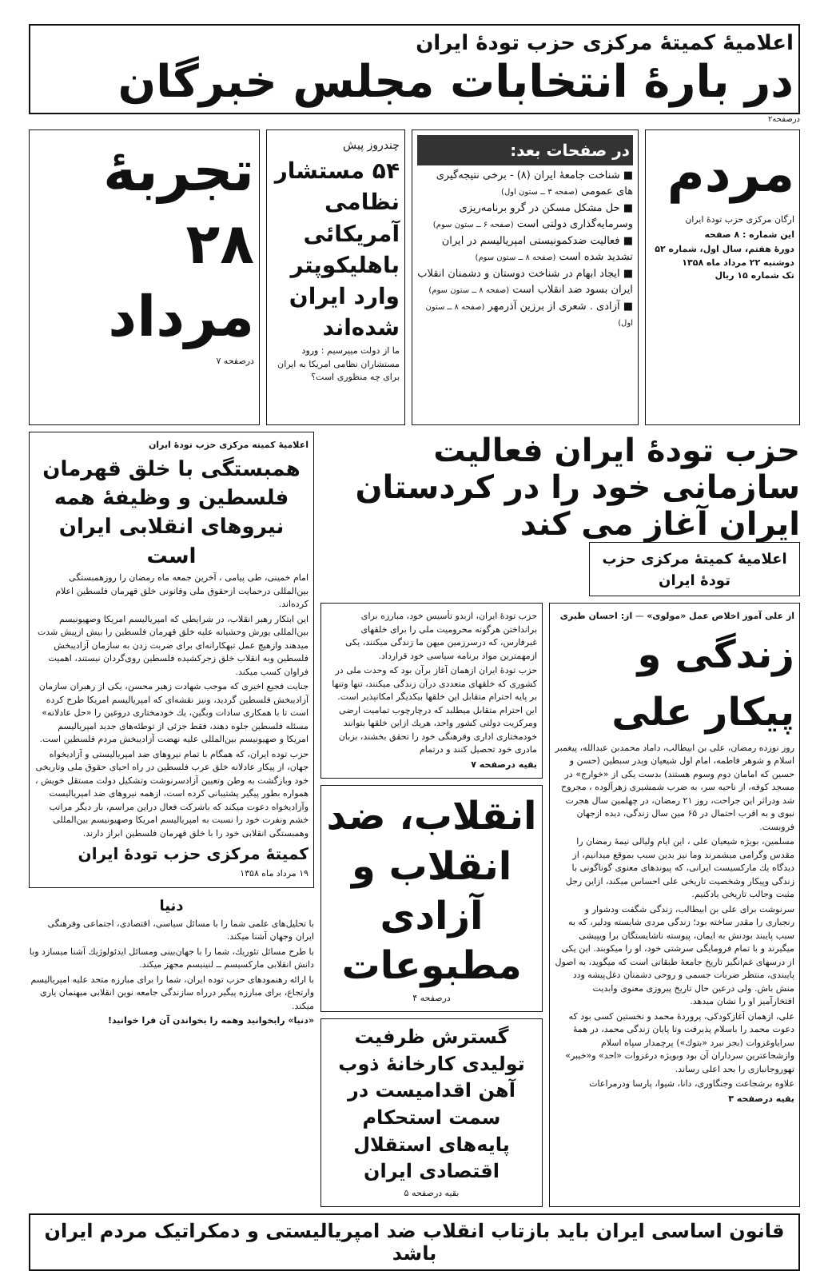اعلامیهٔ کمیتهٔ مرکزی حزب تودهٔ ایران
در بارهٔ انتخابات مجلس خبرگان
درصفحه۲
مردم
ارگان مرکزی حزب تودهٔ ایران
این شماره : ۸ صفحه
دورهٔ هفتم، سال اول، شماره ۵۲
دوشنبه ۲۲ مرداد ماه ۱۳۵۸
تک شماره ۱۵ ریال
در صفحات بعد:
■ شناخت جامعهٔ ایران (۸) - برخی نتیجه‌گیری های عمومی (صفحه ۳ ــ ستون اول)
■ حل مشکل مسکن در گرو برنامه‌ریزی وسرمایه‌گذاری دولتی است (صفحه ۶ ــ ستون سوم)
■ فعالیت ضدکمونیستی امپریالیسم در ایران تشدید شده است (صفحه ۸ ــ ستون سوم)
■ ایجاد ابهام در شناخت دوستان و دشمنان انقلاب ایران بسود ضد انقلاب است (صفحه ۸ ــ ستون سوم)
■ آزادی . شعری از برزین آذرمهر (صفحه ۸ ــ ستون اول)
چندروز پیش
۵۴ مستشار نظامی آمریکائی باهلیکوپتر وارد ایران شده‌اند
ما از دولت میپرسیم : ورود مستشاران نظامی امریکا به ایران برای چه منظوری است؟
تجربهٔ ۲۸ مرداد
درصفحه ۷
حزب تودهٔ ایران فعالیت سازمانی خود را در کردستان ایران آغاز می کند
اعلامیهٔ کمیتهٔ مرکزی حزب تودهٔ ایران
از علی آموز اخلاص عمل «مولوی» — از: احسان طبری
زندگی و پیکار علی
روز نوزده رمضان، علی بن ابیطالب، داماد محمدبن عبدالله، پیغمبر اسلام و شوهر فاطمه، امام اول شیعیان وپدر سبطین (حسن و حسین که امامان دوم وسوم هستند) بدست یکی از «خوارج» در مسجد کوفه، از ناحیه سر، به ضرب شمشیری زهرآلوده ، مجروح شد ودراثر این جراحت، روز ۲۱ رمضان، در چهلمین سال هجرت نبوی و به اقرب احتمال در ۶۵ مین سال زندگی، دیده ازجهان فروبست.
مسلمین، بویژه شیعیان علی ، این ایام ولیالی نیمهٔ رمضان را مقدس وگرامی میشمرند وما نیز بدین سبب بموقع میدانیم، از دیدگاه یك مارکسیست ایرانی، که پیوندهای معنوی گوناگونی با زندگی وپیکار وشخصیت تاریخی علی احساس میکند، ازاین رجل مثبت وجالب تاریخی یادکنیم.
سرنوشت برای علی بن ابیطالب، زندگی شگفت ودشوار و رنجباری را مقدر ساخته بود؛ زندگی مردی شایسته ودلیر، که به سبب پایبند بودنش به ایمان، پیوسته ناشایستگان برا ویپیشی میگیرند و با تمام فرومایگی سرشتی خود، او را میکوبند. این یکی از درسهای غم‌انگیز تاریخ جامعهٔ طبقاتی است که میگوید، به اصول پایبندی، منتظر ضربات جسمی و روحی دشمنان دغل‌پیشه ودد منش باش. ولی درعین حال تاریخ پیروزی معنوی وابدیت افتخارآمیز او را نشان میدهد.
علی، ازهمان آغازکودکی، پروردهٔ محمد و نخستین کسی بود که دعوت محمد را باسلام پذیرفت وتا پایان زندگی محمد، در همهٔ سرایاوغزوات (بجز نبرد «بتوك») پرچمدار سپاه اسلام وازشجاعترین سرداران آن بود وبویژه درغزوات «احد» و«خیبر» تهوروجانبازی را بحد اعلی رساند.
علاوه برشجاعت وجنگاوری، دانا، شیوا، پارسا ودرمراعات
بقیه درصفحه ۳
حزب تودهٔ ایران، ازبدو تأسیس خود، مبارزه برای برانداختن هرگونه محرومیت ملی را برای خلقهای غیرفارس، که درسرزمین میهن ما زندگی میکنند، یکی ازمهمترین مواد برنامه سیاسی خود قرارداد.
حزب تودهٔ ایران ازهمان آغاز برآن بود که وحدت ملی در کشوری که خلقهای متعددی درآن زندگی میکنند، تنها وتنها بر پایه احترام متقابل این خلقها بیکدیگر امکانپذیر است. این احترام متقابل میطلبد که درچارچوب تمامیت ارضی ومرکزیت دولتی کشور واحد، هریك ازاین خلقها بتوانند خودمختاری اداری وفرهنگی خود را تحقق بخشند، بزبان مادری خود تحصیل کنند و درتمام
بقیه درصفحه ۷
انقلاب، ضد انقلاب و آزادی مطبوعات
درصفحه ۴
گسترش ظرفیت تولیدی کارخانهٔ ذوب آهن اقدامیست در سمت استحکام پایه‌های استقلال اقتصادی ایران
بقیه درصفحه ۵
اعلامیهٔ کمیته مرکزی حزب تودهٔ ایران
همبستگی با خلق قهرمان فلسطین و وظیفهٔ همه نیروهای انقلابی ایران است
امام خمینی، طی پیامی ، آخرین جمعه ماه رمضان را روزهمبستگی بین‌المللی درحمایت ازحقوق ملی وقانونی خلق قهرمان فلسطین اعلام کرده‌اند.
این ابتکار رهبر انقلاب، در شرایطی که امپریالیسم امریکا وصهیونیسم بین‌المللی یورش وحشیانه علیه خلق قهرمان فلسطین را بیش ازپیش شدت میدهند وازهیچ عمل تبهکارانه‌ای برای ضربت زدن به سازمان آزادیبخش فلسطین وبه انقلاب خلق زجرکشیده فلسطین روی‌گردان نیستند، اهمیت فراوان کسب میکند.
جنایت فجیع اخیری که موجب شهادت زهیر محسن، یکی از رهبران سازمان آزادیبخش فلسطین گردید، ونیز نقشه‌ای که امپریالیسم امریکا طرح کرده است تا با همکاری سادات وبگین، یك خودمختاری دروغین را «حل عادلانه» مسئله فلسطین جلوه دهند، فقط جزئی از توطئه‌های جدید امپریالیسم امریکا و صهیونیسم بین‌المللی علیه نهضت آزادیبخش مردم فلسطین است.
حزب توده ایران، که همگام با تمام نیروهای ضد امپریالیستی و آزادیخواه جهان، از پیکار عادلانه خلق عرب فلسطین در راه احیای حقوق ملی وتاریخی خود وبازگشت به وطن وتعیین آزادسرنوشت وتشکیل دولت مستقل خویش ، همواره بطور پیگیر پشتیبانی کرده است، ازهمه نیروهای ضد امپریالیست وآزادیخواه دعوت میکند که باشرکت فعال دراین مراسم، بار دیگر مراتب خشم ونفرت خود را نسبت به امپریالیسم امریکا وصهیونیسم بین‌المللی وهمبستگی انقلابی خود را با خلق قهرمان فلسطین ابراز دارند.
کمیتهٔ مرکزی حزب تودهٔ ایران
۱۹ مرداد ماه ۱۳۵۸
دنیا
با تحلیل‌های علمی شما را با مسائل سیاسی، اقتصادی، اجتماعی وفرهنگی ایران وجهان آشنا میکند.
با طرح مسائل تئوریك، شما را با جهان‌بینی ومسائل ایدئولوژیك آشنا میسازد وبا دانش انقلابی مارکسیسم ــ لنینیسم مجهز میکند.
با ارائه رهنمودهای حزب توده ایران، شما را برای مبارزه متحد علیه امپریالیسم وارتجاع، برای مبارزه پیگیر درراه سازندگی جامعه نوین انقلابی میهنمان یاری میکند.
«دنیا» رابخوانید وهمه را بخواندن آن فرا خوانید!
قانون اساسی ایران باید بازتاب انقلاب ضد امپریالیستی و دمکراتیک مردم ایران باشد